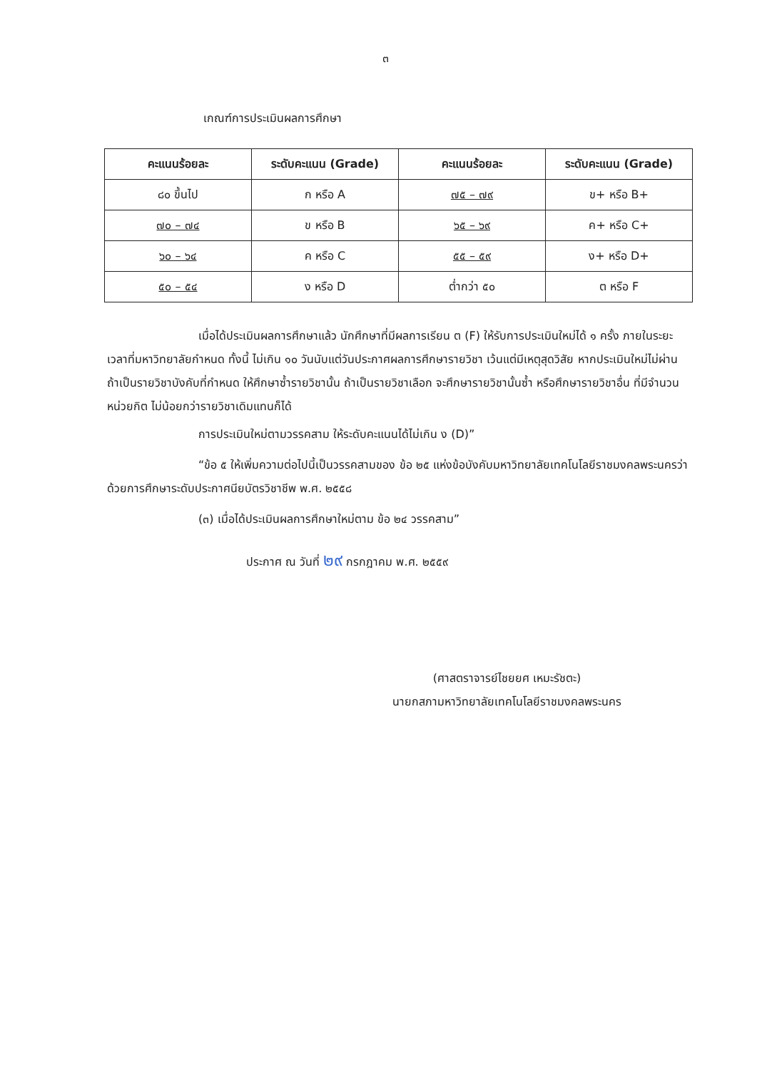๓
เกณฑ์การประเมินผลการศึกษา
| คะแนนร้อยละ | ระดับคะแนน (Grade) | คะแนนร้อยละ | ระดับคะแนน (Grade) |
| --- | --- | --- | --- |
| ๘๐ ขึ้นไป | ก หรือ A | ๗๕ – ๗๙ | ข+ หรือ B+ |
| ๗๐ – ๗๔ | ข หรือ B | ๖๕ – ๖๙ | ค+ หรือ C+ |
| ๖๐ – ๖๔ | ค หรือ C | ๕๕ – ๕๙ | ง+ หรือ D+ |
| ๕๐ – ๕๔ | ง หรือ D | ต่ำกว่า ๕๐ | ต หรือ F |
เมื่อได้ประเมินผลการศึกษาแล้ว นักศึกษาที่มีผลการเรียน ต (F) ให้รับการประเมินใหม่ได้ ๑ ครั้ง ภายในระยะเวลาที่มหาวิทยาลัยกำหนด ทั้งนี้ ไม่เกิน ๑๐ วันนับแต่วันประกาศผลการศึกษารายวิชา เว้นแต่มีเหตุสุดวิสัย หากประเมินใหม่ไม่ผ่าน ถ้าเป็นรายวิชาบังคับที่กำหนด ให้ศึกษาซ้ำรายวิชานั้น ถ้าเป็นรายวิชาเลือก จะศึกษารายวิชานั้นซ้ำ หรือศึกษารายวิชาอื่น ที่มีจำนวนหน่วยกิต ไม่น้อยกว่ารายวิชาเดิมแทนก็ได้
การประเมินใหม่ตามวรรคสาม ให้ระดับคะแนนได้ไม่เกิน ง (D)”
“ข้อ ๕ ให้เพิ่มความต่อไปนี้เป็นวรรคสามของ ข้อ ๒๕ แห่งข้อบังคับมหาวิทยาลัยเทคโนโลยีราชมงคลพระนครว่าด้วยการศึกษาระดับประกาศนียบัตรวิชาชีพ พ.ศ. ๒๕๕๘
(๓) เมื่อได้ประเมินผลการศึกษาใหม่ตาม ข้อ ๒๔ วรรคสาม”
ประกาศ ณ วันที่ ๒๙ กรกฎาคม พ.ศ. ๒๕๕๙
(ศาสตราจารย์ไชยยศ เหมะรัชตะ)
นายกสภามหาวิทยาลัยเทคโนโลยีราชมงคลพระนคร